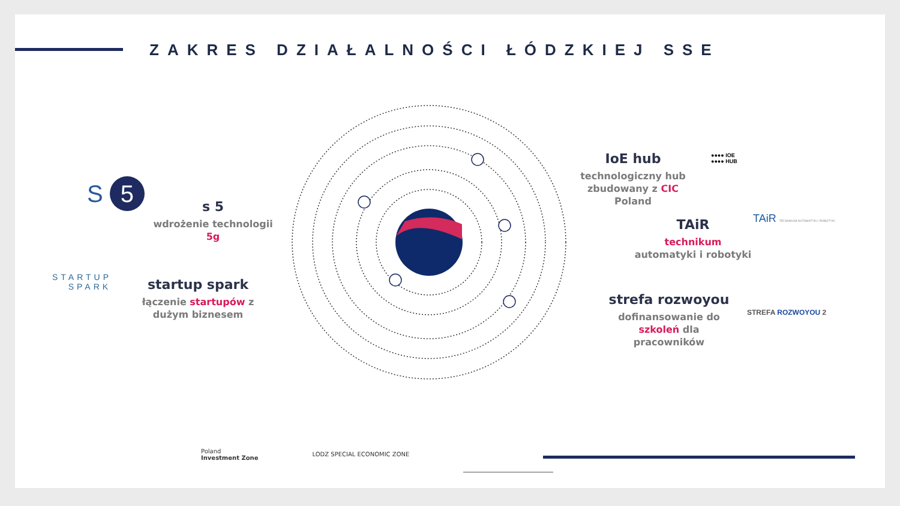ZAKRES DZIAŁALNOŚCI ŁÓDZKIEJ SSE
S 5
s 5
wdrożenie technologii 5g
STARTUP
SPARK
startup spark
łączenie startupów z dużym biznesem
IoE hub
technologiczny hub zbudowany z CIC Poland
●●●● IOE
●●●● HUB
TAiR
technikum automatyki i robotyki
TAiR TECHNIKUM AUTOMATYKI I ROBOTYKI
strefa rozwoyou
dofinansowanie do szkoleń dla pracowników
STREFA ROZWOYOU 2
Poland
Investment Zone
LODZ SPECIAL ECONOMIC ZONE